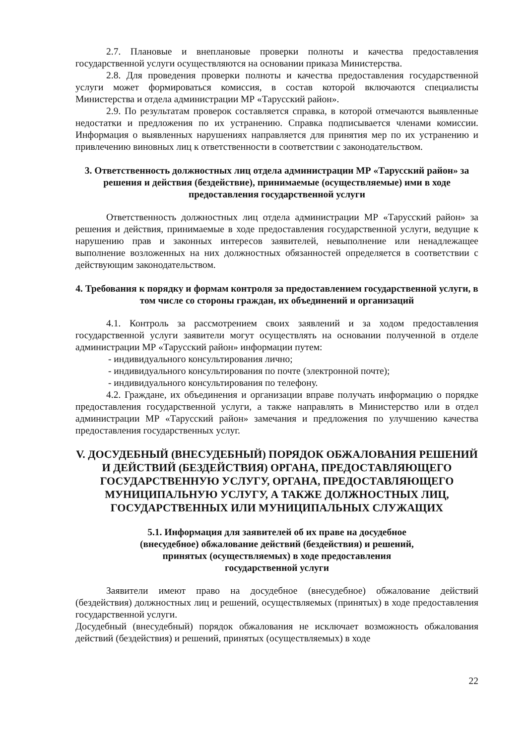2.7. Плановые и внеплановые проверки полноты и качества предоставления государственной услуги осуществляются на основании приказа Министерства.
2.8. Для проведения проверки полноты и качества предоставления государственной услуги может формироваться комиссия, в состав которой включаются специалисты Министерства и отдела администрации МР «Тарусский район».
2.9. По результатам проверок составляется справка, в которой отмечаются выявленные недостатки и предложения по их устранению. Справка подписывается членами комиссии. Информация о выявленных нарушениях направляется для принятия мер по их устранению и привлечению виновных лиц к ответственности в соответствии с законодательством.
3. Ответственность должностных лиц отдела администрации МР «Тарусский район» за решения и действия (бездействие), принимаемые (осуществляемые) ими в ходе предоставления государственной услуги
Ответственность должностных лиц отдела администрации МР «Тарусский район» за решения и действия, принимаемые в ходе предоставления государственной услуги, ведущие к нарушению прав и законных интересов заявителей, невыполнение или ненадлежащее выполнение возложенных на них должностных обязанностей определяется в соответствии с действующим законодательством.
4. Требования к порядку и формам контроля за предоставлением государственной услуги, в том числе со стороны граждан, их объединений и организаций
4.1. Контроль за рассмотрением своих заявлений и за ходом предоставления государственной услуги заявители могут осуществлять на основании полученной в отделе администрации МР «Тарусский район» информации путем:
- индивидуального консультирования лично;
- индивидуального консультирования по почте (электронной почте);
- индивидуального консультирования по телефону.
4.2. Граждане, их объединения и организации вправе получать информацию о порядке предоставления государственной услуги, а также направлять в Министерство или в отдел администрации МР «Тарусский район» замечания и предложения по улучшению качества предоставления государственных услуг.
V. ДОСУДЕБНЫЙ (ВНЕСУДЕБНЫЙ) ПОРЯДОК ОБЖАЛОВАНИЯ РЕШЕНИЙ И ДЕЙСТВИЙ (БЕЗДЕЙСТВИЯ) ОРГАНА, ПРЕДОСТАВЛЯЮЩЕГО ГОСУДАРСТВЕННУЮ УСЛУГУ, ОРГАНА, ПРЕДОСТАВЛЯЮЩЕГО МУНИЦИПАЛЬНУЮ УСЛУГУ, А ТАКЖЕ ДОЛЖНОСТНЫХ ЛИЦ, ГОСУДАРСТВЕННЫХ ИЛИ МУНИЦИПАЛЬНЫХ СЛУЖАЩИХ
5.1. Информация для заявителей об их праве на досудебное
(внесудебное) обжалование действий (бездействия) и решений,
принятых (осуществляемых) в ходе предоставления
государственной услуги
Заявители имеют право на досудебное (внесудебное) обжалование действий (бездействия) должностных лиц и решений, осуществляемых (принятых) в ходе предоставления государственной услуги.
Досудебный (внесудебный) порядок обжалования не исключает возможность обжалования действий (бездействия) и решений, принятых (осуществляемых) в ходе
22